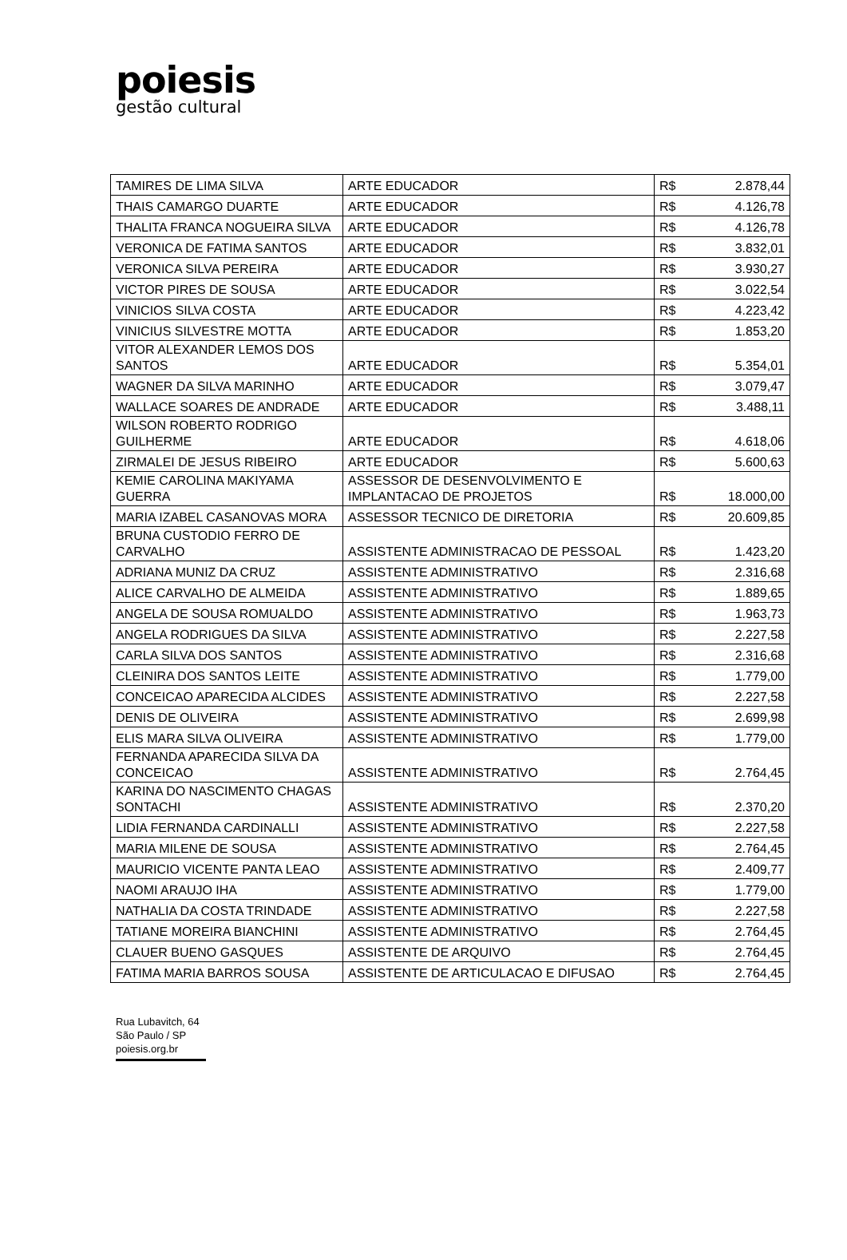poiesis
gestão cultural
| TAMIRES DE LIMA SILVA | ARTE EDUCADOR | R$ | 2.878,44 |
| THAIS CAMARGO DUARTE | ARTE EDUCADOR | R$ | 4.126,78 |
| THALITA FRANCA NOGUEIRA SILVA | ARTE EDUCADOR | R$ | 4.126,78 |
| VERONICA DE FATIMA SANTOS | ARTE EDUCADOR | R$ | 3.832,01 |
| VERONICA SILVA PEREIRA | ARTE EDUCADOR | R$ | 3.930,27 |
| VICTOR PIRES DE SOUSA | ARTE EDUCADOR | R$ | 3.022,54 |
| VINICIOS SILVA COSTA | ARTE EDUCADOR | R$ | 4.223,42 |
| VINICIUS SILVESTRE MOTTA | ARTE EDUCADOR | R$ | 1.853,20 |
| VITOR ALEXANDER LEMOS DOS SANTOS | ARTE EDUCADOR | R$ | 5.354,01 |
| WAGNER DA SILVA MARINHO | ARTE EDUCADOR | R$ | 3.079,47 |
| WALLACE SOARES DE ANDRADE | ARTE EDUCADOR | R$ | 3.488,11 |
| WILSON ROBERTO RODRIGO GUILHERME | ARTE EDUCADOR | R$ | 4.618,06 |
| ZIRMALEI DE JESUS RIBEIRO | ARTE EDUCADOR | R$ | 5.600,63 |
| KEMIE CAROLINA MAKIYAMA GUERRA | ASSESSOR DE DESENVOLVIMENTO E IMPLANTACAO DE PROJETOS | R$ | 18.000,00 |
| MARIA IZABEL CASANOVAS MORA | ASSESSOR TECNICO DE DIRETORIA | R$ | 20.609,85 |
| BRUNA CUSTODIO FERRO DE CARVALHO | ASSISTENTE ADMINISTRACAO DE PESSOAL | R$ | 1.423,20 |
| ADRIANA MUNIZ DA CRUZ | ASSISTENTE ADMINISTRATIVO | R$ | 2.316,68 |
| ALICE CARVALHO DE ALMEIDA | ASSISTENTE ADMINISTRATIVO | R$ | 1.889,65 |
| ANGELA DE SOUSA ROMUALDO | ASSISTENTE ADMINISTRATIVO | R$ | 1.963,73 |
| ANGELA RODRIGUES DA SILVA | ASSISTENTE ADMINISTRATIVO | R$ | 2.227,58 |
| CARLA SILVA DOS SANTOS | ASSISTENTE ADMINISTRATIVO | R$ | 2.316,68 |
| CLEINIRA DOS SANTOS LEITE | ASSISTENTE ADMINISTRATIVO | R$ | 1.779,00 |
| CONCEICAO APARECIDA ALCIDES | ASSISTENTE ADMINISTRATIVO | R$ | 2.227,58 |
| DENIS DE OLIVEIRA | ASSISTENTE ADMINISTRATIVO | R$ | 2.699,98 |
| ELIS MARA SILVA OLIVEIRA | ASSISTENTE ADMINISTRATIVO | R$ | 1.779,00 |
| FERNANDA APARECIDA SILVA DA CONCEICAO | ASSISTENTE ADMINISTRATIVO | R$ | 2.764,45 |
| KARINA DO NASCIMENTO CHAGAS SONTACHI | ASSISTENTE ADMINISTRATIVO | R$ | 2.370,20 |
| LIDIA FERNANDA CARDINALLI | ASSISTENTE ADMINISTRATIVO | R$ | 2.227,58 |
| MARIA MILENE DE SOUSA | ASSISTENTE ADMINISTRATIVO | R$ | 2.764,45 |
| MAURICIO VICENTE PANTA LEAO | ASSISTENTE ADMINISTRATIVO | R$ | 2.409,77 |
| NAOMI ARAUJO IHA | ASSISTENTE ADMINISTRATIVO | R$ | 1.779,00 |
| NATHALIA DA COSTA TRINDADE | ASSISTENTE ADMINISTRATIVO | R$ | 2.227,58 |
| TATIANE MOREIRA BIANCHINI | ASSISTENTE ADMINISTRATIVO | R$ | 2.764,45 |
| CLAUER BUENO GASQUES | ASSISTENTE DE ARQUIVO | R$ | 2.764,45 |
| FATIMA MARIA BARROS SOUSA | ASSISTENTE DE ARTICULACAO E DIFUSAO | R$ | 2.764,45 |
Rua Lubavitch, 64
São Paulo / SP
poiesis.org.br